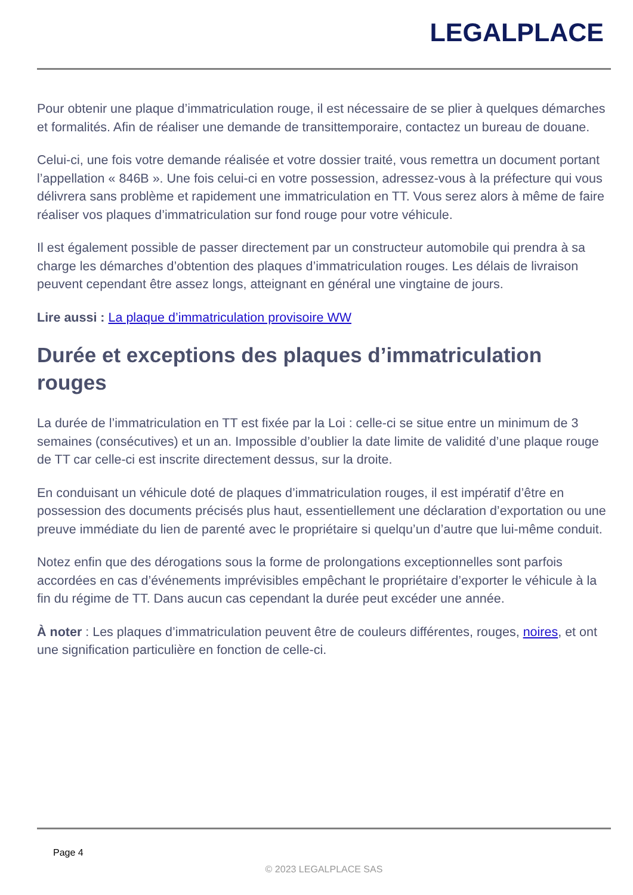LEGALPLACE
Pour obtenir une plaque d’immatriculation rouge, il est nécessaire de se plier à quelques démarches et formalités. Afin de réaliser une demande de transittemporaire, contactez un bureau de douane.
Celui-ci, une fois votre demande réalisée et votre dossier traité, vous remettra un document portant l’appellation « 846B ». Une fois celui-ci en votre possession, adressez-vous à la préfecture qui vous délivrera sans problème et rapidement une immatriculation en TT. Vous serez alors à même de faire réaliser vos plaques d’immatriculation sur fond rouge pour votre véhicule.
Il est également possible de passer directement par un constructeur automobile qui prendra à sa charge les démarches d’obtention des plaques d’immatriculation rouges. Les délais de livraison peuvent cependant être assez longs, atteignant en général une vingtaine de jours.
Lire aussi : La plaque d’immatriculation provisoire WW
Durée et exceptions des plaques d’immatriculation rouges
La durée de l’immatriculation en TT est fixée par la Loi : celle-ci se situe entre un minimum de 3 semaines (consécutives) et un an. Impossible d’oublier la date limite de validité d’une plaque rouge de TT car celle-ci est inscrite directement dessus, sur la droite.
En conduisant un véhicule doté de plaques d’immatriculation rouges, il est impératif d’être en possession des documents précisés plus haut, essentiellement une déclaration d’exportation ou une preuve immédiate du lien de parenté avec le propriétaire si quelqu’un d’autre que lui-même conduit.
Notez enfin que des dérogations sous la forme de prolongations exceptionnelles sont parfois accordées en cas d’événements imprévisibles empêchant le propriétaire d’exporter le véhicule à la fin du régime de TT. Dans aucun cas cependant la durée peut excéder une année.
À noter : Les plaques d’immatriculation peuvent être de couleurs différentes, rouges, noires, et ont une signification particulière en fonction de celle-ci.
Page 4
© 2023 LEGALPLACE SAS